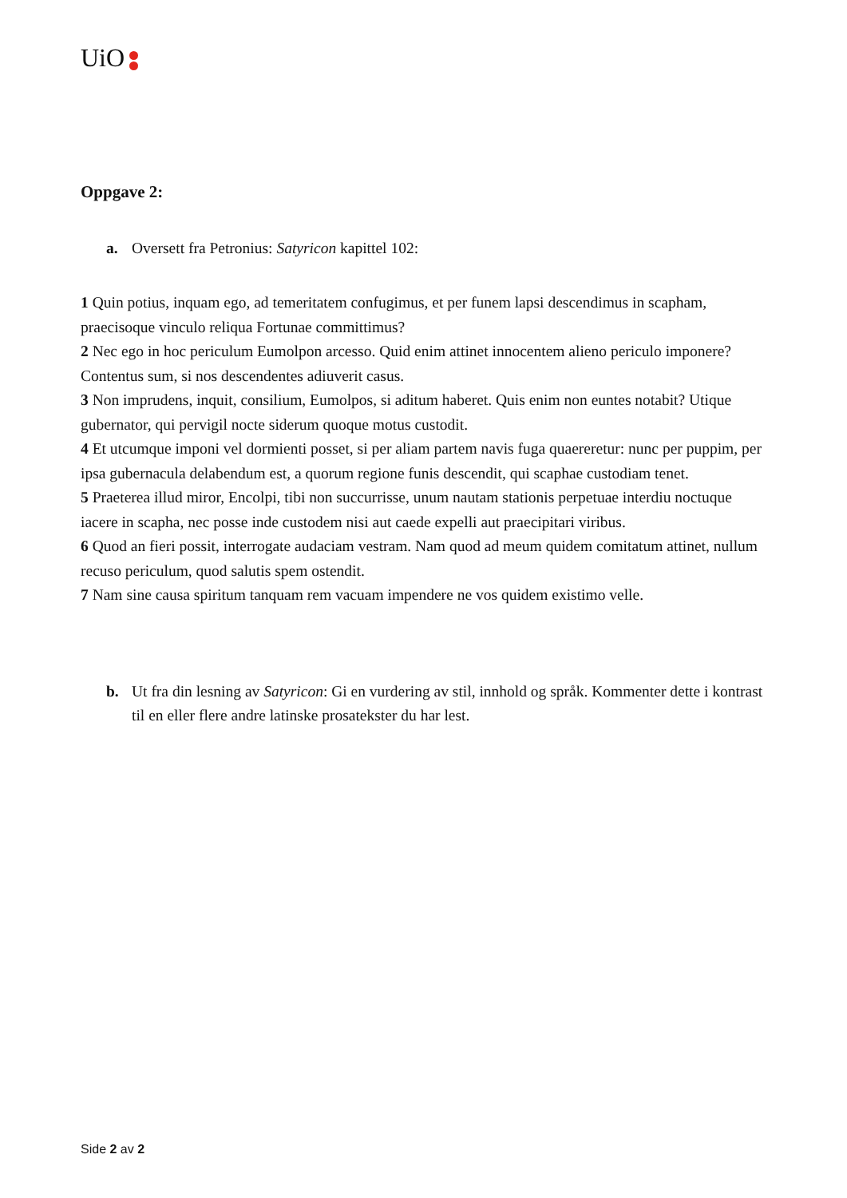UiO
Oppgave 2:
a. Oversett fra Petronius: Satyricon kapittel 102:
1 Quin potius, inquam ego, ad temeritatem confugimus, et per funem lapsi descendimus in scapham, praecisoque vinculo reliqua Fortunae committimus?
2 Nec ego in hoc periculum Eumolpon arcesso. Quid enim attinet innocentem alieno periculo imponere? Contentus sum, si nos descendentes adiuverit casus.
3 Non imprudens, inquit, consilium, Eumolpos, si aditum haberet. Quis enim non euntes notabit? Utique gubernator, qui pervigil nocte siderum quoque motus custodit.
4 Et utcumque imponi vel dormienti posset, si per aliam partem navis fuga quaereretur: nunc per puppim, per ipsa gubernacula delabendum est, a quorum regione funis descendit, qui scaphae custodiam tenet.
5 Praeterea illud miror, Encolpi, tibi non succurrisse, unum nautam stationis perpetuae interdiu noctuque iacere in scapha, nec posse inde custodem nisi aut caede expelli aut praecipitari viribus.
6 Quod an fieri possit, interrogate audaciam vestram. Nam quod ad meum quidem comitatum attinet, nullum recuso periculum, quod salutis spem ostendit.
7 Nam sine causa spiritum tanquam rem vacuam impendere ne vos quidem existimo velle.
b. Ut fra din lesning av Satyricon: Gi en vurdering av stil, innhold og språk. Kommenter dette i kontrast til en eller flere andre latinske prosatekster du har lest.
Side 2 av 2